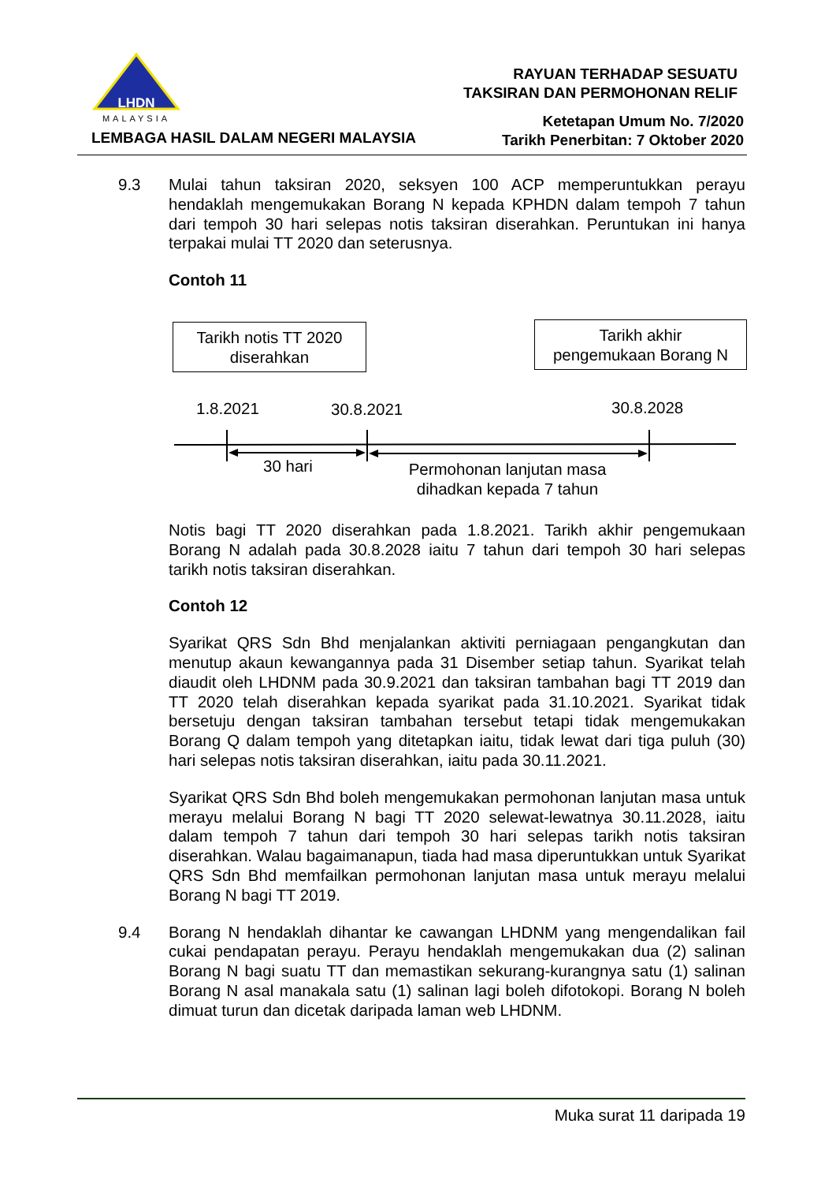LHDN
MALAYSIA
LEMBAGA HASIL DALAM NEGERI MALAYSIA
RAYUAN TERHADAP SESUATU
TAKSIRAN DAN PERMOHONAN RELIF
Ketetapan Umum No. 7/2020
Tarikh Penerbitan: 7 Oktober 2020
9.3 Mulai tahun taksiran 2020, seksyen 100 ACP memperuntukkan perayu hendaklah mengemukakan Borang N kepada KPHDN dalam tempoh 7 tahun dari tempoh 30 hari selepas notis taksiran diserahkan. Peruntukan ini hanya terpakai mulai TT 2020 dan seterusnya.
Contoh 11
Tarikh notis TT 2020
diserahkan
Tarikh akhir
pengemukaan Borang N
1.8.2021 30.8.2021 30.8.2028
30 hari
Permohonan lanjutan masa
dihadkan kepada 7 tahun
Notis bagi TT 2020 diserahkan pada 1.8.2021. Tarikh akhir pengemukaan Borang N adalah pada 30.8.2028 iaitu 7 tahun dari tempoh 30 hari selepas tarikh notis taksiran diserahkan.
Contoh 12
Syarikat QRS Sdn Bhd menjalankan aktiviti perniagaan pengangkutan dan menutup akaun kewangannya pada 31 Disember setiap tahun. Syarikat telah diaudit oleh LHDNM pada 30.9.2021 dan taksiran tambahan bagi TT 2019 dan TT 2020 telah diserahkan kepada syarikat pada 31.10.2021. Syarikat tidak bersetuju dengan taksiran tambahan tersebut tetapi tidak mengemukakan Borang Q dalam tempoh yang ditetapkan iaitu, tidak lewat dari tiga puluh (30) hari selepas notis taksiran diserahkan, iaitu pada 30.11.2021.
Syarikat QRS Sdn Bhd boleh mengemukakan permohonan lanjutan masa untuk merayu melalui Borang N bagi TT 2020 selewat-lewatnya 30.11.2028, iaitu dalam tempoh 7 tahun dari tempoh 30 hari selepas tarikh notis taksiran diserahkan. Walau bagaimanapun, tiada had masa diperuntukkan untuk Syarikat QRS Sdn Bhd memfailkan permohonan lanjutan masa untuk merayu melalui Borang N bagi TT 2019.
9.4 Borang N hendaklah dihantar ke cawangan LHDNM yang mengendalikan fail cukai pendapatan perayu. Perayu hendaklah mengemukakan dua (2) salinan Borang N bagi suatu TT dan memastikan sekurang-kurangnya satu (1) salinan Borang N asal manakala satu (1) salinan lagi boleh difotokopi. Borang N boleh dimuat turun dan dicetak daripada laman web LHDNM.
Muka surat 11 daripada 19